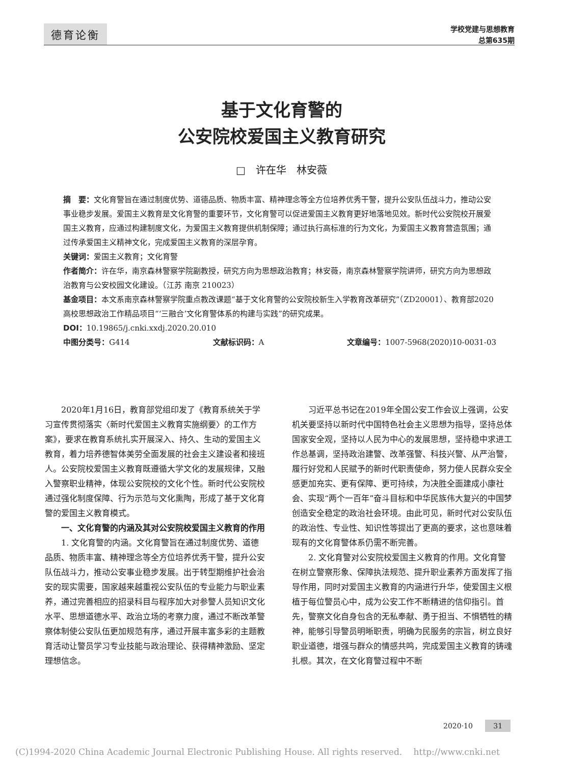德育论衡
学校党建与思想教育
总第635期
基于文化育警的
公安院校爱国主义教育研究
□　许在华　林安薇
摘　要：文化育警旨在通过制度优势、道德品质、物质丰富、精神理念等全方位培养优秀干警，提升公安队伍战斗力，推动公安事业稳步发展。爱国主义教育是文化育警的重要环节，文化育警可以促进爱国主义教育更好地落地见效。新时代公安院校开展爱国主义教育，应通过构建制度文化，为爱国主义教育提供机制保障；通过执行高标准的行为文化，为爱国主义教育营造氛围；通过传承爱国主义精神文化，完成爱国主义教育的深层孕育。
关键词：爱国主义教育；文化育警
作者简介：许在华，南京森林警察学院副教授，研究方向为思想政治教育；林安薇，南京森林警察学院讲师，研究方向为思想政治教育与公安校园文化建设。（江苏 南京 210023）
基金项目：本文系南京森林警察学院重点教改课题“基于文化育警的公安院校新生入学教育改革研究”（ZD20001）、教育部2020高校思想政治工作精品项目“‘三融合’文化育警体系的构建与实践”的研究成果。
DOI：10.19865/j.cnki.xxdj.2020.20.010
中图分类号：G414 文献标识码：A 文章编号：1007-5968(2020)10-0031-03
2020年1月16日，教育部党组印发了《教育系统关于学习宣传贯彻落实〈新时代爱国主义教育实施纲要〉的工作方案》，要求在教育系统扎实开展深入、持久、生动的爱国主义教育，着力培养德智体美劳全面发展的社会主义建设者和接班人。公安院校爱国主义教育既遵循大学文化的发展规律，又融入警察职业精神，体现公安院校的文化个性。新时代公安院校通过强化制度保障、行为示范与文化熏陶，形成了基于文化育警的爱国主义教育模式。
一、文化育警的内涵及其对公安院校爱国主义教育的作用
1. 文化育警的内涵。文化育警旨在通过制度优势、道德品质、物质丰富、精神理念等全方位培养优秀干警，提升公安队伍战斗力，推动公安事业稳步发展。出于转型期维护社会治安的现实需要，国家越来越重视公安队伍的专业能力与职业素养，通过完善相应的招录科目与程序加大对参警人员知识文化水平、思想道德水平、政治立场的考察力度，通过不断改革警察体制使公安队伍更加规范有序，通过开展丰富多彩的主题教育活动让警员学习专业技能与政治理论、获得精神激励、坚定理想信念。
习近平总书记在2019年全国公安工作会议上强调，公安机关要坚持以新时代中国特色社会主义思想为指导，坚持总体国家安全观，坚持以人民为中心的发展思想，坚持稳中求进工作总基调，坚持政治建警、改革强警、科技兴警、从严治警，履行好党和人民赋予的新时代职责使命，努力使人民群众安全感更加充实、更有保障、更可持续，为决胜全面建成小康社会、实现“两个一百年”奋斗目标和中华民族伟大复兴的中国梦创造安全稳定的政治社会环境。由此可见，新时代对公安队伍的政治性、专业性、知识性等提出了更高的要求，这也意味着现有的文化育警体系仍需不断完善。
2. 文化育警对公安院校爱国主义教育的作用。文化育警在树立警察形象、保障执法规范、提升职业素养方面发挥了指导作用，同时对爱国主义教育的内涵进行升华，使爱国主义根植于每位警员心中，成为公安工作不断精进的信仰指引。首先，警察文化自身包含的无私奉献、勇于担当、不惧牺牲的精神，能够引导警员明晰职责，明确为民服务的宗旨，树立良好职业道德，增强与群众的情感共鸣，完成爱国主义教育的铸魂扎根。其次，在文化育警过程中不断
2020·10 31
(C)1994-2020 China Academic Journal Electronic Publishing House. All rights reserved.　 http://www.cnki.net